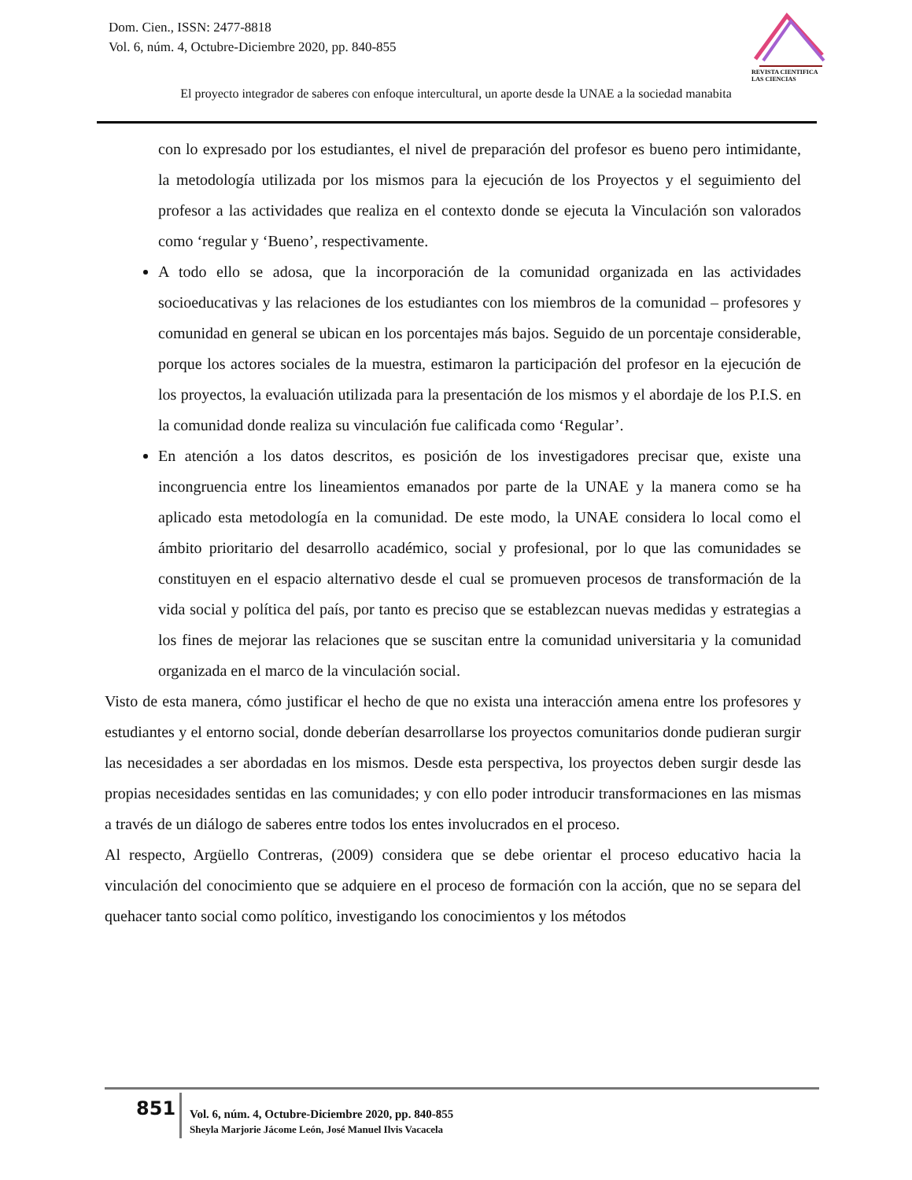Dom. Cien., ISSN: 2477-8818
Vol. 6, núm. 4, Octubre-Diciembre 2020, pp. 840-855
REVISTA CIENTIFICA
LAS CIENCIAS
El proyecto integrador de saberes con enfoque intercultural, un aporte desde la UNAE a la sociedad manabita
con lo expresado por los estudiantes, el nivel de preparación del profesor es bueno pero intimidante, la metodología utilizada por los mismos para la ejecución de los Proyectos y el seguimiento del profesor a las actividades que realiza en el contexto donde se ejecuta la Vinculación son valorados como ‘regular y ‘Bueno’, respectivamente.
A todo ello se adosa, que la incorporación de la comunidad organizada en las actividades socioeducativas y las relaciones de los estudiantes con los miembros de la comunidad – profesores y comunidad en general se ubican en los porcentajes más bajos. Seguido de un porcentaje considerable, porque los actores sociales de la muestra, estimaron la participación del profesor en la ejecución de los proyectos, la evaluación utilizada para la presentación de los mismos y el abordaje de los P.I.S. en la comunidad donde realiza su vinculación fue calificada como ‘Regular’.
En atención a los datos descritos, es posición de los investigadores precisar que, existe una incongruencia entre los lineamientos emanados por parte de la UNAE y la manera como se ha aplicado esta metodología en la comunidad. De este modo, la UNAE considera lo local como el ámbito prioritario del desarrollo académico, social y profesional, por lo que las comunidades se constituyen en el espacio alternativo desde el cual se promueven procesos de transformación de la vida social y política del país, por tanto es preciso que se establezcan nuevas medidas y estrategias a los fines de mejorar las relaciones que se suscitan entre la comunidad universitaria y la comunidad organizada en el marco de la vinculación social.
Visto de esta manera, cómo justificar el hecho de que no exista una interacción amena entre los profesores y estudiantes y el entorno social, donde deberían desarrollarse los proyectos comunitarios donde pudieran surgir las necesidades a ser abordadas en los mismos. Desde esta perspectiva, los proyectos deben surgir desde las propias necesidades sentidas en las comunidades; y con ello poder introducir transformaciones en las mismas a través de un diálogo de saberes entre todos los entes involucrados en el proceso.
Al respecto, Argüello Contreras, (2009) considera que se debe orientar el proceso educativo hacia la vinculación del conocimiento que se adquiere en el proceso de formación con la acción, que no se separa del quehacer tanto social como político, investigando los conocimientos y los métodos
851
Vol. 6, núm. 4, Octubre-Diciembre 2020, pp. 840-855
Sheyla Marjorie Jácome León, José Manuel Ilvis Vacacela